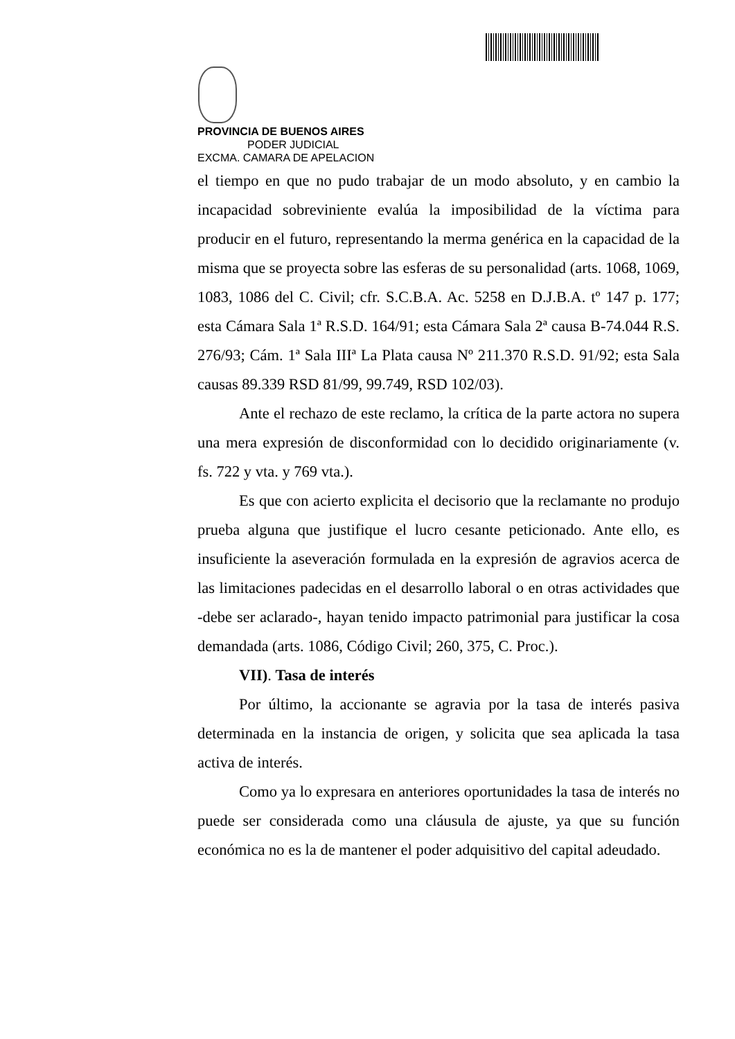PROVINCIA DE BUENOS AIRES
PODER JUDICIAL
EXCMA. CAMARA DE APELACION
el tiempo en que no pudo trabajar de un modo absoluto, y en cambio la incapacidad sobreviniente evalúa la imposibilidad de la víctima para producir en el futuro, representando la merma genérica en la capacidad de la misma que se proyecta sobre las esferas de su personalidad (arts. 1068, 1069, 1083, 1086 del C. Civil; cfr. S.C.B.A. Ac. 5258 en D.J.B.A. tº 147 p. 177; esta Cámara Sala 1ª R.S.D. 164/91; esta Cámara Sala 2ª causa B-74.044 R.S. 276/93; Cám. 1ª Sala IIIª La Plata causa Nº 211.370 R.S.D. 91/92; esta Sala causas 89.339 RSD 81/99, 99.749, RSD 102/03).
Ante el rechazo de este reclamo, la crítica de la parte actora no supera una mera expresión de disconformidad con lo decidido originariamente (v. fs. 722 y vta. y 769 vta.).
Es que con acierto explicita el decisorio que la reclamante no produjo prueba alguna que justifique el lucro cesante peticionado. Ante ello, es insuficiente la aseveración formulada en la expresión de agravios acerca de las limitaciones padecidas en el desarrollo laboral o en otras actividades que -debe ser aclarado-, hayan tenido impacto patrimonial para justificar la cosa demandada (arts. 1086, Código Civil; 260, 375, C. Proc.).
VII). Tasa de interés
Por último, la accionante se agravia por la tasa de interés pasiva determinada en la instancia de origen, y solicita que sea aplicada la tasa activa de interés.
Como ya lo expresara en anteriores oportunidades la tasa de interés no puede ser considerada como una cláusula de ajuste, ya que su función económica no es la de mantener el poder adquisitivo del capital adeudado.